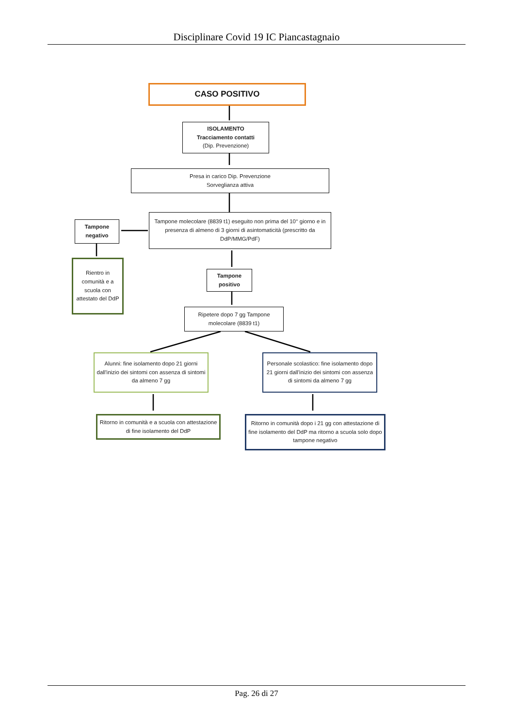Disciplinare Covid 19 IC Piancastagnaio
CASO POSITIVO
ISOLAMENTO
Tracciamento contatti
(Dip. Prevenzione)
Presa in carico Dip. Prevenzione
Sorveglianza attiva
Tampone negativo
Tampone molecolare (8839 t1) eseguito non prima del 10° giorno e in presenza di almeno di 3 giorni di asintomaticità (prescritto da DdP/MMG/PdF)
Rientro in comunità e a scuola con attestato del DdP
Tampone positivo
Ripetere dopo 7 gg Tampone molecolare (8839 t1)
Alunni: fine isolamento dopo 21 giorni dall'inizio dei sintomi con assenza di sintomi da almeno 7 gg
Personale scolastico: fine isolamento dopo 21 giorni dall'inizio dei sintomi con assenza di sintomi da almeno 7 gg
Ritorno in comunità e a scuola con attestazione di fine isolamento del DdP
Ritorno in comunità dopo i 21 gg con attestazione di fine isolamento del DdP ma ritorno a scuola solo dopo tampone negativo
Pag. 26 di 27